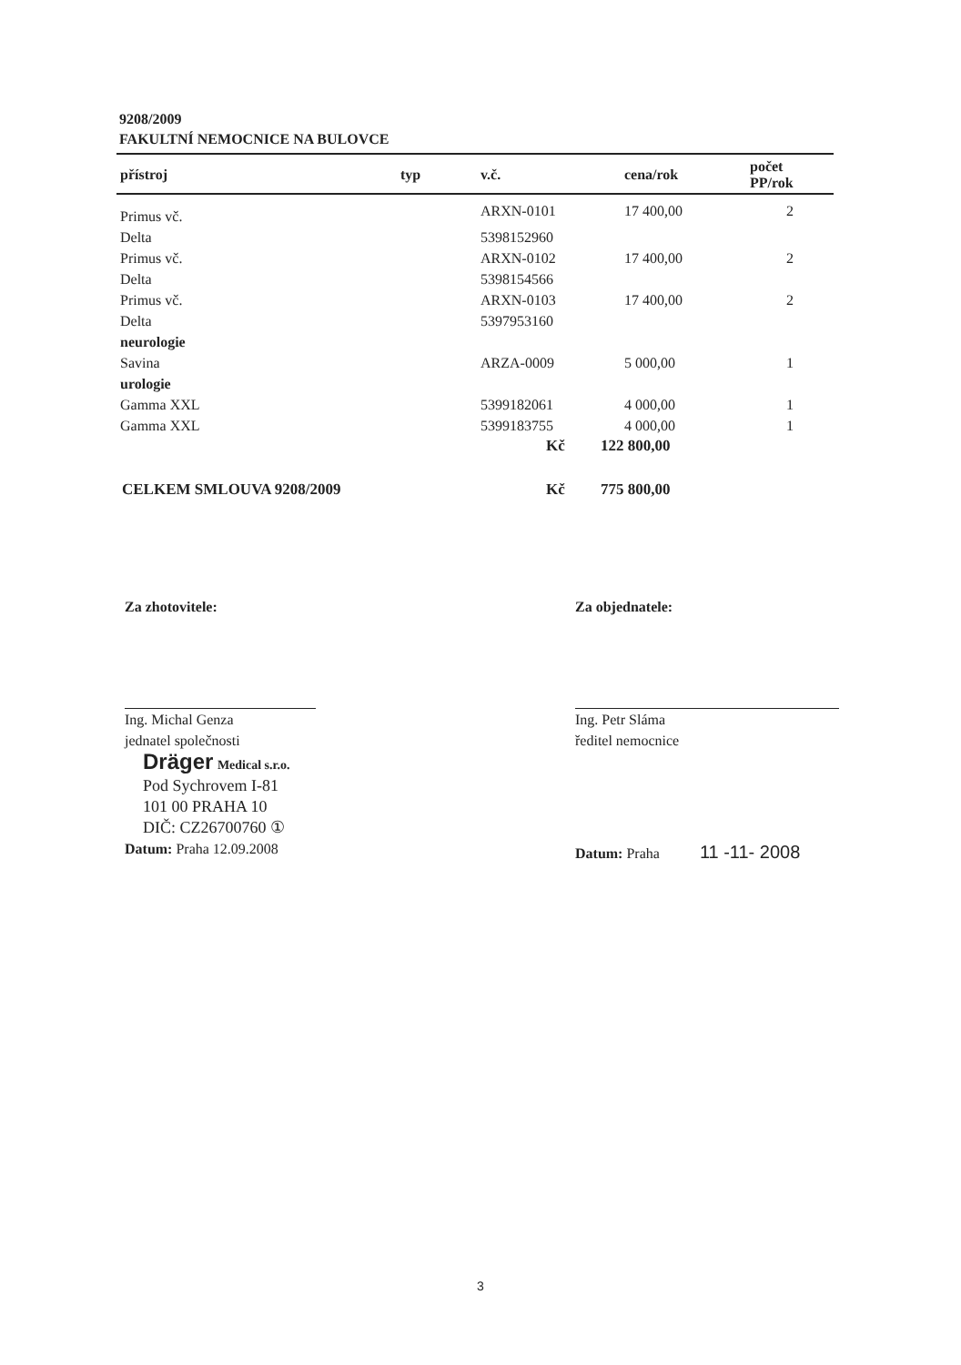9208/2009
FAKULTNÍ NEMOCNICE NA BULOVCE
| přístroj | typ | v.č. | cena/rok | počet PP/rok |
| --- | --- | --- | --- | --- |
| Primus vč. | | ARXN-0101 | 17 400,00 | 2 |
| Delta | | 5398152960 | | |
| Primus vč. | | ARXN-0102 | 17 400,00 | 2 |
| Delta | | 5398154566 | | |
| Primus vč. | | ARXN-0103 | 17 400,00 | 2 |
| Delta | | 5397953160 | | |
| neurologie | | | | |
| Savina | | ARZA-0009 | 5 000,00 | 1 |
| urologie | | | | |
| Gamma XXL | | 5399182061 | 4 000,00 | 1 |
| Gamma XXL | | 5399183755 | 4 000,00 | 1 |
Kč 122 800,00
CELKEM SMLOUVA 9208/2009 Kč 775 800,00
Za zhotovitele:
Ing. Michal Genza
jednatel společnosti
Dräger Medical s.r.o.
Pod Sychrovem I-81
101 00 PRAHA 10
DIČ: CZ26700760 ①
Datum: Praha 12.09.2008
Za objednatele:
Ing. Petr Sláma
ředitel nemocnice
Datum: Praha 11 -11- 2008
3